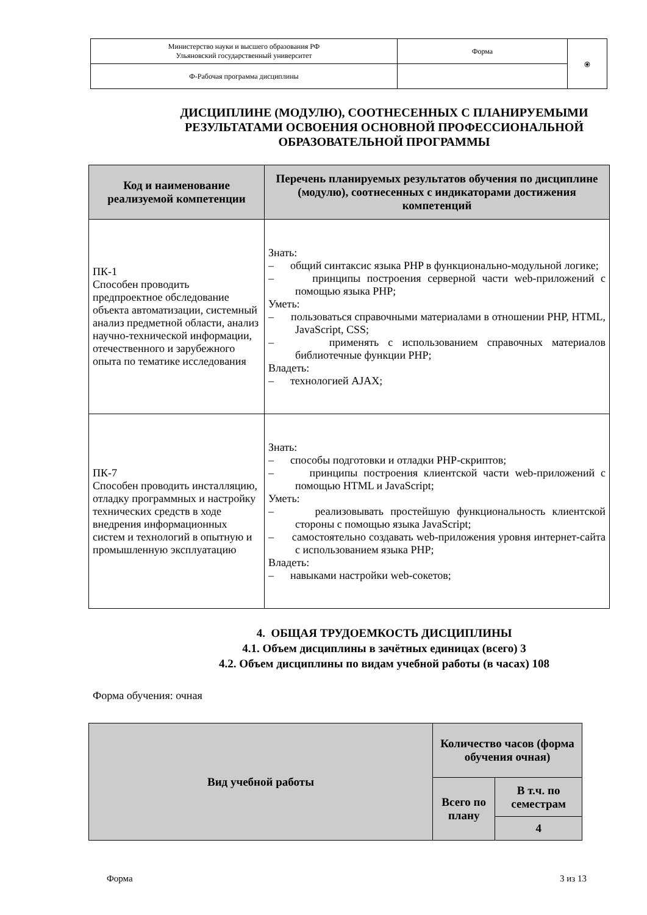| Министерство науки и высшего образования РФ Ульяновский государственный университет | Форма | ⦿ |
| Ф-Рабочая программа дисциплины | | |
ДИСЦИПЛИНЕ (МОДУЛЮ), СООТНЕСЕННЫХ С ПЛАНИРУЕМЫМИ РЕЗУЛЬТАТАМИ ОСВОЕНИЯ ОСНОВНОЙ ПРОФЕССИОНАЛЬНОЙ ОБРАЗОВАТЕЛЬНОЙ ПРОГРАММЫ
| Код и наименование реализуемой компетенции | Перечень планируемых результатов обучения по дисциплине (модулю), соотнесенных с индикаторами достижения компетенций |
| --- | --- |
| ПК-1 Способен проводить предпроектное обследование объекта автоматизации, системный анализ предметной области, анализ научно-технической информации, отечественного и зарубежного опыта по тематике исследования | Знать: – общий синтаксис языка PHP в функционально-модульной логике; – принципы построения серверной части web-приложений с помощью языка PHP; Уметь: – пользоваться справочными материалами в отношении PHP, HTML, JavaScript, CSS; – применять с использованием справочных материалов библиотечные функции PHP; Владеть: – технологией AJAX; |
| ПК-7 Способен проводить инсталляцию, отладку программных и настройку технических средств в ходе внедрения информационных систем и технологий в опытную и промышленную эксплуатацию | Знать: – способы подготовки и отладки PHP-скриптов; – принципы построения клиентской части web-приложений с помощью HTML и JavaScript; Уметь: – реализовывать простейшую функциональность клиентской стороны с помощью языка JavaScript; – самостоятельно создавать web-приложения уровня интернет-сайта с использованием языка PHP; Владеть: – навыками настройки web-сокетов; |
4. ОБЩАЯ ТРУДОЕМКОСТЬ ДИСЦИПЛИНЫ
4.1. Объем дисциплины в зачётных единицах (всего) 3
4.2. Объем дисциплины по видам учебной работы (в часах) 108
Форма обучения: очная
| Вид учебной работы | Количество часов (форма обучения очная) | |
| | Всего по плану | В т.ч. по семестрам |
| | | 4 |
Форма 3 из 13